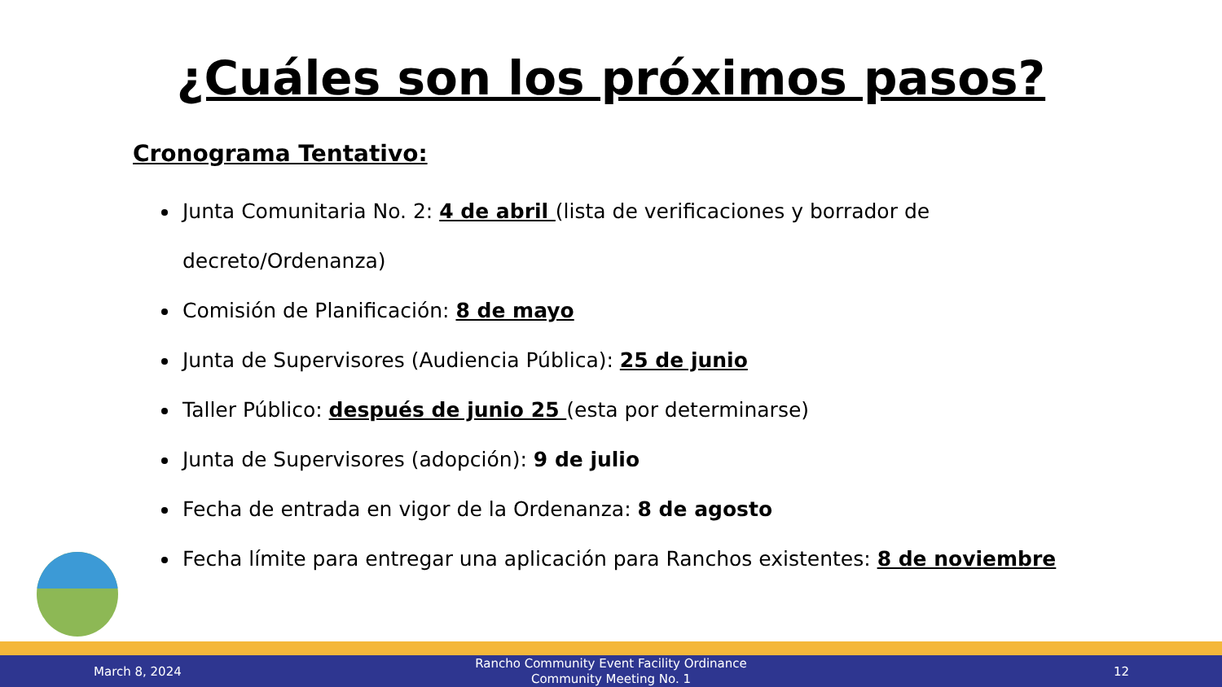¿Cuáles son los próximos pasos?
Cronograma Tentativo:
Junta Comunitaria No. 2: 4 de abril (lista de verificaciones y borrador de decreto/Ordenanza)
Comisión de Planificación: 8 de mayo
Junta de Supervisores (Audiencia Pública): 25 de junio
Taller Público: después de junio 25 (esta por determinarse)
Junta de Supervisores (adopción): 9 de julio
Fecha de entrada en vigor de la Ordenanza: 8 de agosto
Fecha límite para entregar una aplicación para Ranchos existentes: 8 de noviembre
March 8, 2024 Rancho Community Event Facility Ordinance
Community Meeting No. 1 12